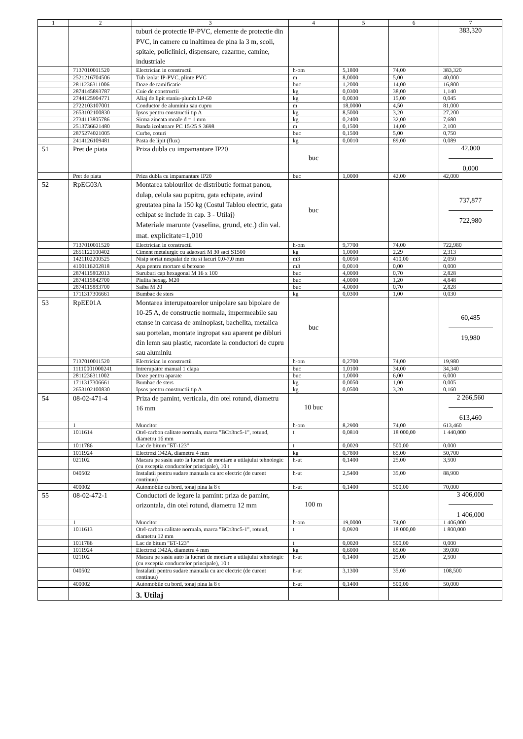| 1 | 2 | 3 | 4 | 5 | 6 | 7 |
| --- | --- | --- | --- | --- | --- | --- |
| | | tuburi de protectie IP-PVC, elemente de protectie din PVC, in camere cu inaltimea de pina la 3 m, scoli, spitale, policlinici, dispensare, cazarme, camine, industriale | | | | 383,320 |
| | 7137010011520 | Electrician in constructii | h-om | 5,1800 | 74,00 | 383,320 |
| | 2521216704506 | Tub izolat IP-PVC, plinte PVC | m | 8,0000 | 5,00 | 40,000 |
| | 2811236311006 | Doze de ramificatie | buc | 1,2000 | 14,00 | 16,800 |
| | 2874145893787 | Cuie de constructii | kg | 0,0300 | 38,00 | 1,140 |
| | 2744125904771 | Aliaj de lipit staniu-plumb LP-60 | kg | 0,0030 | 15,00 | 0,045 |
| | 2722103107001 | Conductor de aluminiu sau cupru | m | 18,0000 | 4,50 | 81,000 |
| | 2653102100830 | Ipsos pentru constructii tip A | kg | 8,5000 | 3,20 | 27,200 |
| | 2734113805786 | Sirma zincata moale d = 1 mm | kg | 0,2400 | 32,00 | 7,680 |
| | 2513736621480 | Banda izolatoare PC 15/25 S 3698 | m | 0,1500 | 14,00 | 2,100 |
| | 2875274021005 | Curbe, coturi | buc | 0,1500 | 5,00 | 0,750 |
| | 2414126109481 | Pasta de lipit (flux) | kg | 0,0010 | 89,00 | 0,089 |
| 51 | Pret de piata | Priza dubla cu impamantare IP20 | buc | | | 42,000 0,000 |
| | Pret de piata | Priza dubla cu impamantare IP20 | buc | 1,0000 | 42,00 | 42,000 |
| 52 | RpEG03A | Montarea tablourilor de distributie format panou, dulap, celula sau pupitru, gata echipate, avind greutatea pina la 150 kg (Costul Tablou electric, gata echipat se include in cap. 3 - Utilaj) Materiale marunte (vaselina, grund, etc.) din val. mat. explicitate=1,010 | buc | | | 737,877 722,980 |
| | 7137010011520 | Electrician in constructii | h-om | 9,7700 | 74,00 | 722,980 |
| | 2651122100402 | Ciment metalurgic cu adaosuri M 30 saci S1500 | kg | 1,0000 | 2,29 | 2,313 |
| | 1421102200525 | Nisip sortat nespalat de riu si lacuri 0,0-7,0 mm | m3 | 0,0050 | 410,00 | 2,050 |
| | 4100116202818 | Apa pentru mortare si betoane | m3 | 0,0010 | 0,00 | 0,000 |
| | 2874115802013 | Suruburi cap hexagonal M 16 x 100 | buc | 4,0000 | 0,70 | 2,828 |
| | 2874115842700 | Piulita hexag. M20 | buc | 4,0000 | 1,20 | 4,848 |
| | 2874115883700 | Saiba M 20 | buc | 4,0000 | 0,70 | 2,828 |
| | 1711317306661 | Bumbac de sters | kg | 0,0300 | 1,00 | 0,030 |
| 53 | RpEE01A | Montarea interupatoarelor unipolare sau bipolare de 10-25 A, de constructie normala, impermeabile sau etanse in carcasa de aminoplast, bachelita, metalica sau portelan, montate ingropat sau aparent pe dibluri din lemn sau plastic, racordate la conductori de cupru sau aluminiu | buc | | | 60,485 19,980 |
| | 7137010011520 | Electrician in constructii | h-om | 0,2700 | 74,00 | 19,980 |
| | 11110001000241 | Intrerupator manual 1 clapa | buc | 1,0100 | 34,00 | 34,340 |
| | 2811236311002 | Doze pentru aparate | buc | 1,0000 | 6,00 | 6,000 |
| | 1711317306661 | Bumbac de sters | kg | 0,0050 | 1,00 | 0,005 |
| | 2653102100830 | Ipsos pentru constructii tip A | kg | 0,0500 | 3,20 | 0,160 |
| 54 | 08-02-471-4 | Priza de pamint, verticala, din otel rotund, diametru 16 mm | 10 buc | | | 2 266,560 613,460 |
| | 1 | Muncitor | h-om | 8,2900 | 74,00 | 613,460 |
| | 1011614 | Otel-carbon calitate normala, marca "ВСт3пс5-1", rotund, diametru 16 mm | t | 0,0810 | 18 000,00 | 1 440,000 |
| | 1011786 | Lac de bitum "БТ-123" | t | 0,0020 | 500,00 | 0,000 |
| | 1011924 | Electrozi Э42А, diametru 4 mm | kg | 0,7800 | 65,00 | 50,700 |
| | 021102 | Macara pe sasiu auto la lucrari de montare a utilajului tehnologic (cu exceptia conductelor principale), 10 t | h-ut | 0,1400 | 25,00 | 3,500 |
| | 040502 | Instalatii pentru sudare manuala cu arc electric (de curent continuu) | h-ut | 2,5400 | 35,00 | 88,900 |
| | 400002 | Automobile cu bord, tonaj pina la 8 t | h-ut | 0,1400 | 500,00 | 70,000 |
| 55 | 08-02-472-1 | Conductori de legare la pamint: priza de pamint, orizontala, din otel rotund, diametru 12 mm | 100 m | | | 3 406,000 1 406,000 |
| | 1 | Muncitor | h-om | 19,0000 | 74,00 | 1 406,000 |
| | 1011613 | Otel-carbon calitate normala, marca "ВСт3пс5-1", rotund, diametru 12 mm | t | 0,0920 | 18 000,00 | 1 800,000 |
| | 1011786 | Lac de bitum "БТ-123" | t | 0,0020 | 500,00 | 0,000 |
| | 1011924 | Electrozi Э42А, diametru 4 mm | kg | 0,6000 | 65,00 | 39,000 |
| | 021102 | Macara pe sasiu auto la lucrari de montare a utilajului tehnologic (cu exceptia conductelor principale), 10 t | h-ut | 0,1400 | 25,00 | 2,500 |
| | 040502 | Instalatii pentru sudare manuala cu arc electric (de curent continuu) | h-ut | 3,1300 | 35,00 | 108,500 |
| | 400002 | Automobile cu bord, tonaj pina la 8 t | h-ut | 0,1400 | 500,00 | 50,000 |
| | | 3. Utilaj | | | | |